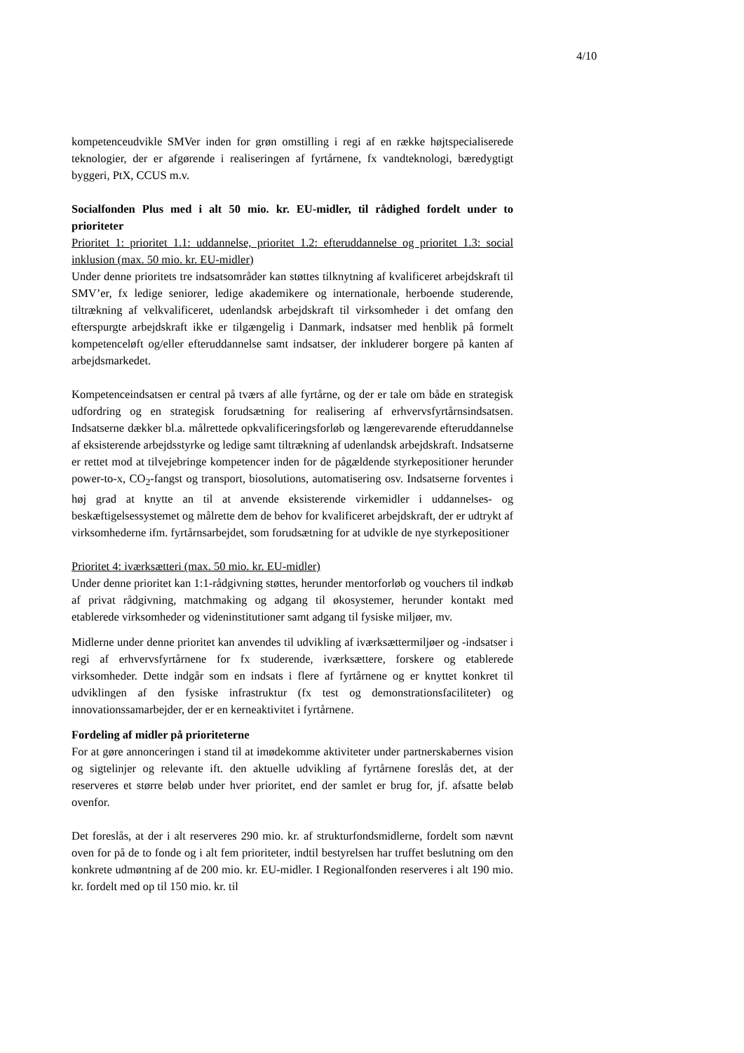4/10
kompetenceudvikle SMVer inden for grøn omstilling i regi af en række højtspecialiserede teknologier, der er afgørende i realiseringen af fyrtårnene, fx vandteknologi, bæredygtigt byggeri, PtX, CCUS m.v.
Socialfonden Plus med i alt 50 mio. kr. EU-midler, til rådighed fordelt under to prioriteter
Prioritet 1: prioritet 1.1: uddannelse, prioritet 1.2: efteruddannelse og prioritet 1.3: social inklusion (max. 50 mio. kr. EU-midler)
Under denne prioritets tre indsatsområder kan støttes tilknytning af kvalificeret arbejdskraft til SMV’er, fx ledige seniorer, ledige akademikere og internationale, herboende studerende, tiltrækning af velkvalificeret, udenlandsk arbejdskraft til virksomheder i det omfang den efterspurgte arbejdskraft ikke er tilgængelig i Danmark, indsatser med henblik på formelt kompetenceløft og/eller efteruddannelse samt indsatser, der inkluderer borgere på kanten af arbejdsmarkedet.
Kompetenceindsatsen er central på tværs af alle fyrtårne, og der er tale om både en strategisk udfordring og en strategisk forudsætning for realisering af erhvervsfyrtårnsindsatsen. Indsatserne dækker bl.a. målrettede opkvalificeringsforløb og længerevarende efteruddannelse af eksisterende arbejdsstyrke og ledige samt tiltrækning af udenlandsk arbejdskraft. Indsatserne er rettet mod at tilvejebringe kompetencer inden for de pågældende styrkepositioner herunder power-to-x, CO<sub>2</sub>-fangst og transport, biosolutions, automatisering osv. Indsatserne forventes i høj grad at knytte an til at anvende eksisterende virkemidler i uddannelses- og beskæftigelsessystemet og målrette dem de behov for kvalificeret arbejdskraft, der er udtrykt af virksomhederne ifm. fyrtårnsarbejdet, som forudsætning for at udvikle de nye styrkepositioner
Prioritet 4: iværksætteri (max. 50 mio. kr. EU-midler)
Under denne prioritet kan 1:1-rådgivning støttes, herunder mentorforløb og vouchers til indkøb af privat rådgivning, matchmaking og adgang til økosystemer, herunder kontakt med etablerede virksomheder og videninstitutioner samt adgang til fysiske miljøer, mv.
Midlerne under denne prioritet kan anvendes til udvikling af iværksættermiljøer og -indsatser i regi af erhvervsfyrtårnene for fx studerende, iværksættere, forskere og etablerede virksomheder. Dette indgår som en indsats i flere af fyrtårnene og er knyttet konkret til udviklingen af den fysiske infrastruktur (fx test og demonstrationsfaciliteter) og innovationssamarbejder, der er en kerneaktivitet i fyrtårnene.
Fordeling af midler på prioriteterne
For at gøre annonceringen i stand til at imødekomme aktiviteter under partnerskabernes vision og sigtelinjer og relevante ift. den aktuelle udvikling af fyrtårnene foreslås det, at der reserveres et større beløb under hver prioritet, end der samlet er brug for, jf. afsatte beløb ovenfor.
Det foreslås, at der i alt reserveres 290 mio. kr. af strukturfondsmidlerne, fordelt som nævnt oven for på de to fonde og i alt fem prioriteter, indtil bestyrelsen har truffet beslutning om den konkrete udmøntning af de 200 mio. kr. EU-midler. I Regionalfonden reserveres i alt 190 mio. kr. fordelt med op til 150 mio. kr. til